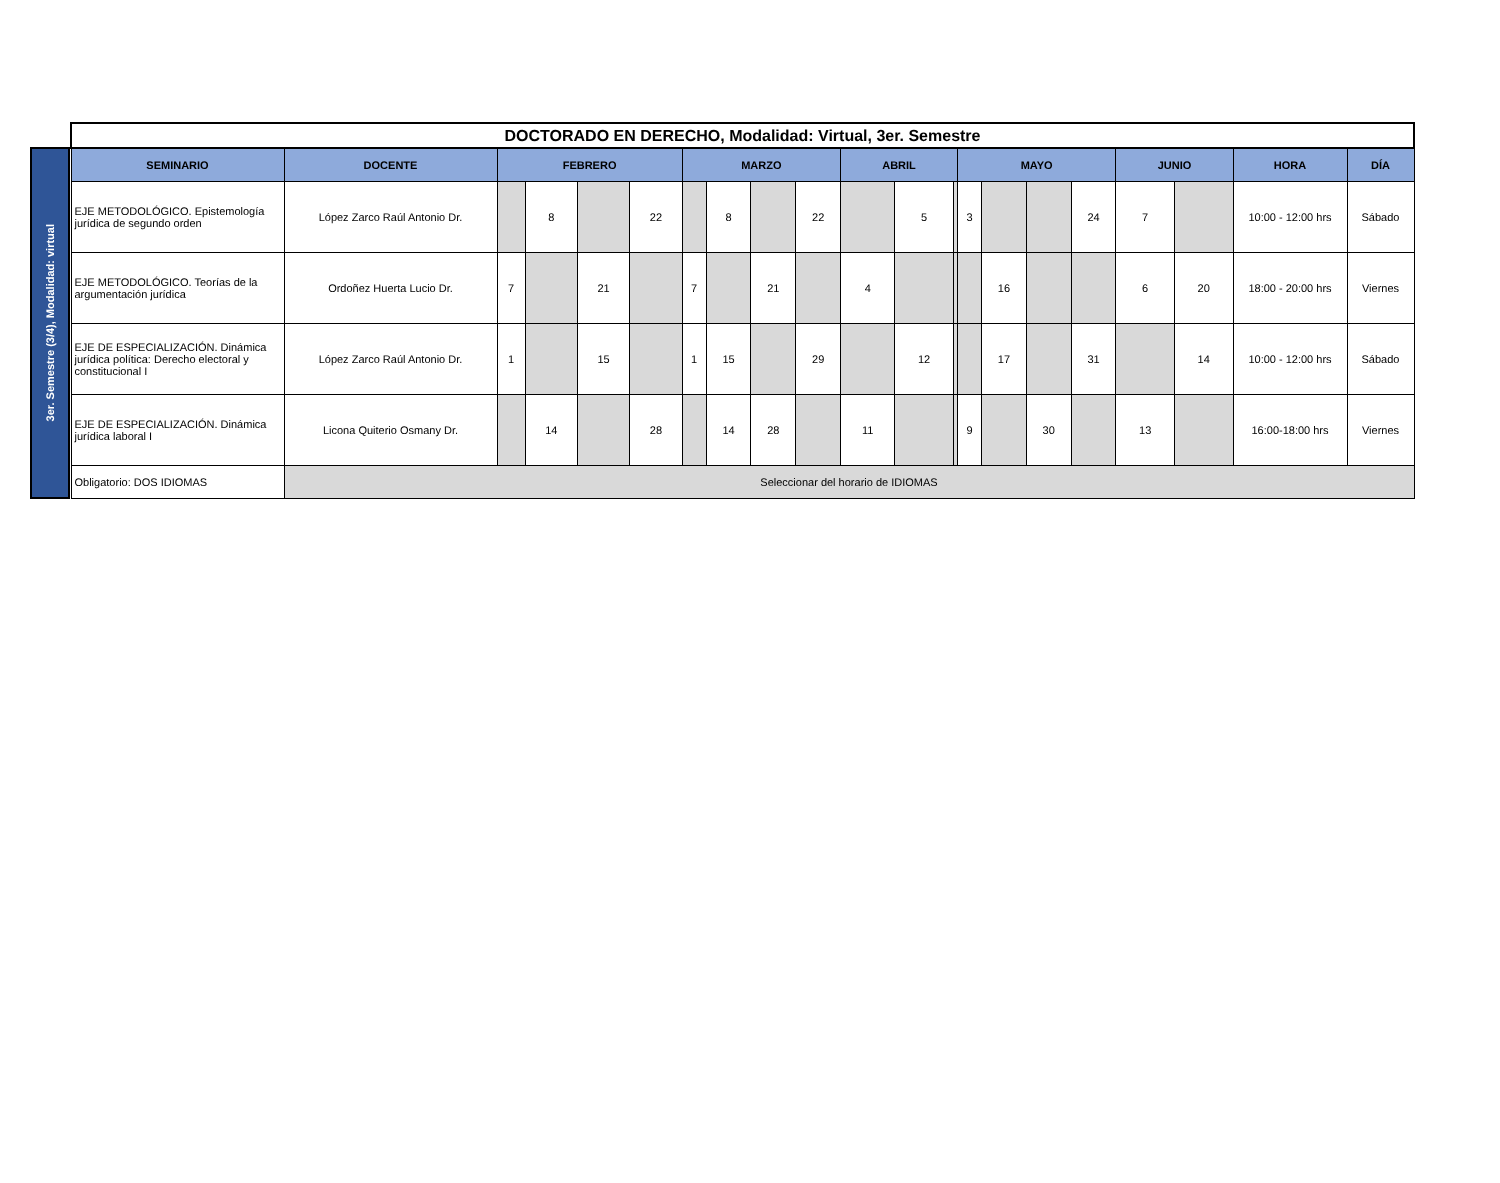3er. Semestre (3/4), Modalidad: virtual
| DOCTORADO EN DERECHO, Modalidad: Virtual, 3er. Semestre | | | | | | | | | | | | | | | | | | | | |
| SEMINARIO | DOCENTE | FEBRERO | | | | MARZO | | | | ABRIL | | | MAYO | | | | JUNIO | | HORA | DÍA |
| EJE METODOLÓGICO. Epistemología jurídica de segundo orden | López Zarco Raúl Antonio Dr. | | 8 | | 22 | | 8 | | 22 | | 5 | | 3 | | | 24 | 7 | | 10:00 - 12:00 hrs | Sábado |
| EJE METODOLÓGICO. Teorías de la argumentación jurídica | Ordoñez Huerta Lucio Dr. | 7 | | 21 | | 7 | | 21 | | 4 | | | | 16 | | | 6 | 20 | 18:00 - 20:00 hrs | Viernes |
| EJE DE ESPECIALIZACIÓN. Dinámica jurídica política: Derecho electoral y constitucional I | López Zarco Raúl Antonio Dr. | 1 | | 15 | | 1 | 15 | | 29 | | 12 | | | 17 | | 31 | | 14 | 10:00 - 12:00 hrs | Sábado |
| EJE DE ESPECIALIZACIÓN. Dinámica jurídica laboral I | Licona Quiterio Osmany Dr. | | 14 | | 28 | | 14 | 28 | | 11 | | | 9 | | 30 | | 13 | | 16:00-18:00 hrs | Viernes |
| Obligatorio: DOS IDIOMAS | Seleccionar del horario de IDIOMAS | | | | | | | | | | | | | | | | | | | |